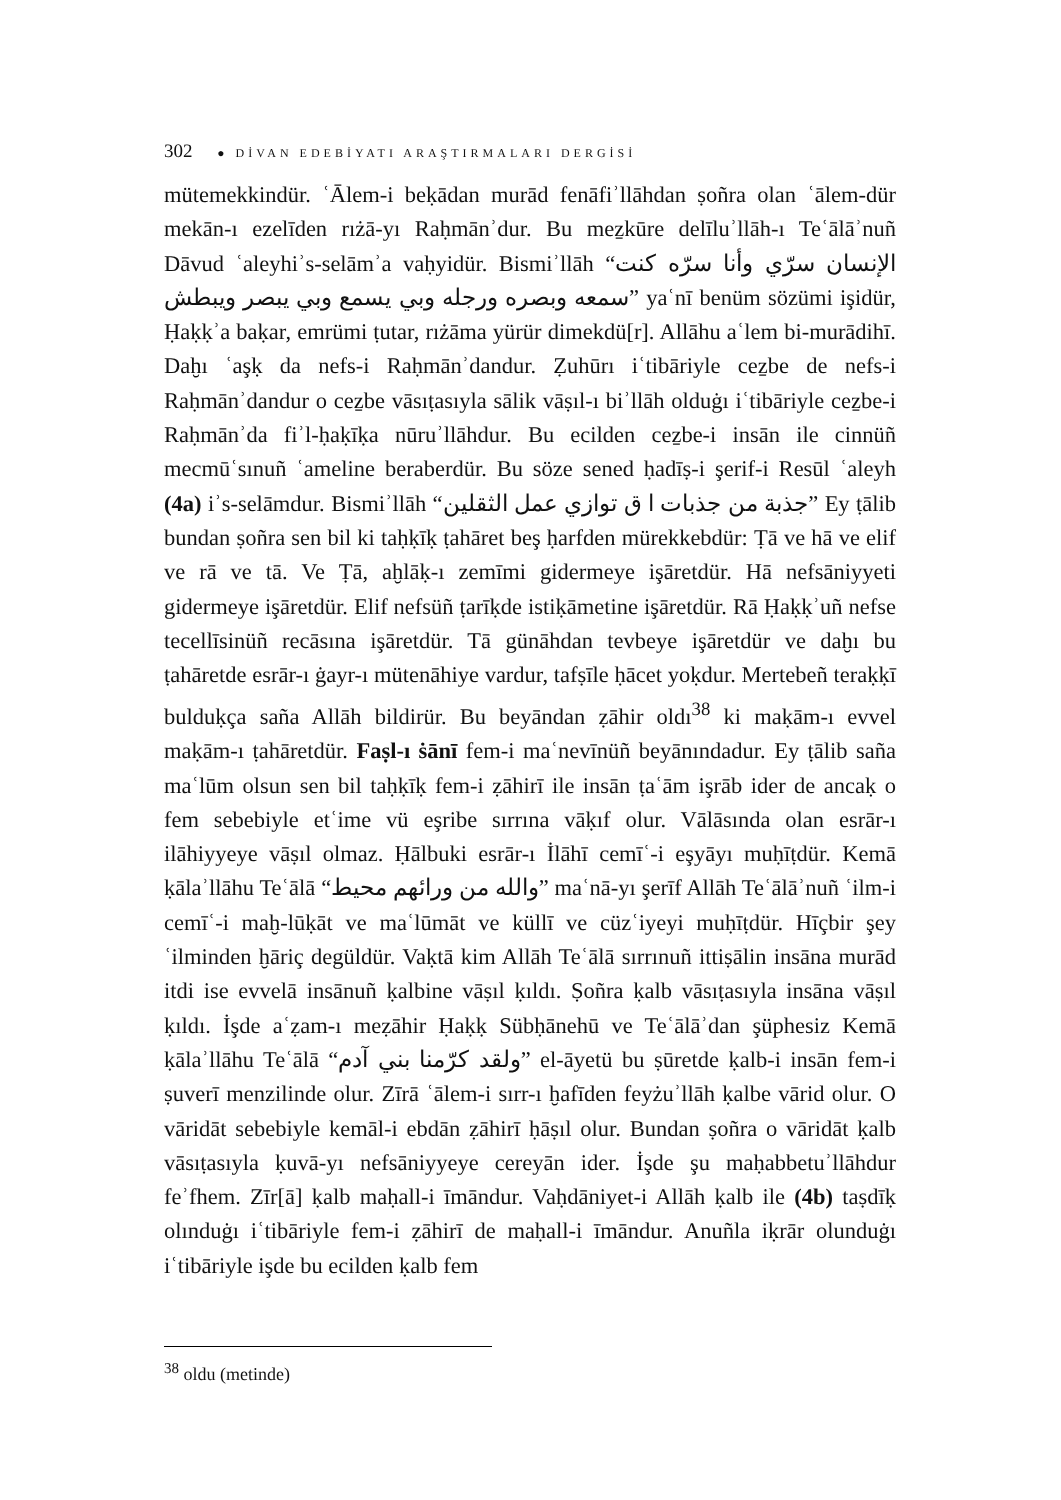302 ● DİVAN EDEBİYATI ARAŞTIRMALARI DERGİSİ
mütemekkindür. ʿĀlem-i beḳādan murād fenāfiʾllāhdan ṣoñra olan ʿālem-dür mekān-ı ezelīden rıżā-yı Raḥmānʾdur. Bu meẕkūre delīluʾllāh-ı Teʿālāʾnuñ Dāvud ʿaleyhiʾs-selāmʾa vaḥyidür. Bismiʾllāh “الإنسان سرّي وأنا سرّه كنت سمعه وبصره ورجله وبي يسمع وبي يبصر ويبطش” yaʿnī benüm sözümi işidür, Ḥaḳḳʾa baḳar, emrümi ṭutar, rıżāma yürür dimekdü[r]. Allāhu aʿlem bi-murādihī. Daḫı ʿaşḳ da nefs-i Raḥmānʾdandur. Ẓuhūrı iʿtibāriyle ceẕbe de nefs-i Raḥmānʾdandur o ceẕbe vāsıṭasıyla sālik vāṣıl-ı biʾllāh olduġı iʿtibāriyle ceẕbe-i Raḥmānʾda fiʾl-ḥaḳīḳa nūruʾllāhdur. Bu ecilden ceẕbe-i insān ile cinnüñ mecmūʿsınuñ ʿameline beraberdür. Bu söze sened ḥadīṣ-i şerif-i Resūl ʿaleyh (4a) iʾs-selāmdur. Bismiʾllāh “جذبة من جذبات ا ق توازي عمل الثقلين” Ey ṭālib bundan ṣoñra sen bil ki taḥḳīḳ ṭahāret beş ḥarfden mürekkebdür: Ṭā ve hā ve elif ve rā ve tā. Ve Ṭā, aḫlāḳ-ı zemīmi gidermeye işāretdür. Hā nefsāniyyeti gidermeye işāretdür. Elif nefsüñ ṭarīḳde istiḳāmetine işāretdür. Rā Ḥaḳḳʾuñ nefse tecellīsinüñ recāsına işāretdür. Tā günāhdan tevbeye işāretdür ve daḫı bu ṭahāretde esrār-ı ġayr-ı mütenāhiye vardur, tafṣīle ḥācet yoḳdur. Mertebeñ teraḳḳī bulduḳça saña Allāh bildirür. Bu beyāndan ẓāhir oldı<sup>38</sup> ki maḳām-ı evvel maḳām-ı ṭahāretdür. Faṣl-ı ṡānī fem-i maʿnevīnüñ beyānındadur. Ey ṭālib saña maʿlūm olsun sen bil taḥḳīḳ fem-i ẓāhirī ile insān ṭaʿām işrāb ider de ancaḳ o fem sebebiyle etʿime vü eşribe sırrına vāḳıf olur. Vālāsında olan esrār-ı ilāhiyyeye vāṣıl olmaz. Ḥālbuki esrār-ı İlāhī cemīʿ-i eşyāyı muḥīṭdür. Kemā ḳālaʾllāhu Teʿālā “والله من ورائهم محيط” maʿnā-yı şerīf Allāh Teʿālāʾnuñ ʿilm-i cemīʿ-i maḫ-lūḳāt ve maʿlūmāt ve küllī ve cüzʿiyeyi muḥīṭdür. Hīçbir şey ʿilminden ḫāriç degüldür. Vaḳtā kim Allāh Teʿālā sırrınuñ ittiṣālin insāna murād itdi ise evvelā insānuñ ḳalbine vāṣıl ḳıldı. Ṣoñra ḳalb vāsıṭasıyla insāna vāṣıl ḳıldı. İşde aʿẓam-ı meẓāhir Ḥaḳḳ Sübḥānehū ve Teʿālāʾdan şüphesiz Kemā ḳālaʾllāhu Teʿālā “ولقد كرّمنا بني آدم” el-āyetü bu ṣūretde ḳalb-i insān fem-i ṣuverī menzilinde olur. Zīrā ʿālem-i sırr-ı ḫafīden feyżuʾllāh ḳalbe vārid olur. O vāridāt sebebiyle kemāl-i ebdān ẓāhirī ḥāṣıl olur. Bundan ṣoñra o vāridāt ḳalb vāsıṭasıyla ḳuvā-yı nefsāniyyeye cereyān ider. İşde şu maḥabbetuʾllāhdur feʾfhem. Zīr[ā] ḳalb maḥall-i īmāndur. Vaḥdāniyet-i Allāh ḳalb ile (4b) taṣdīḳ olınduġı iʿtibāriyle fem-i ẓāhirī de maḥall-i īmāndur. Anuñla iḳrār olunduġı iʿtibāriyle işde bu ecilden ḳalb fem
<sup>38</sup> oldu (metinde)